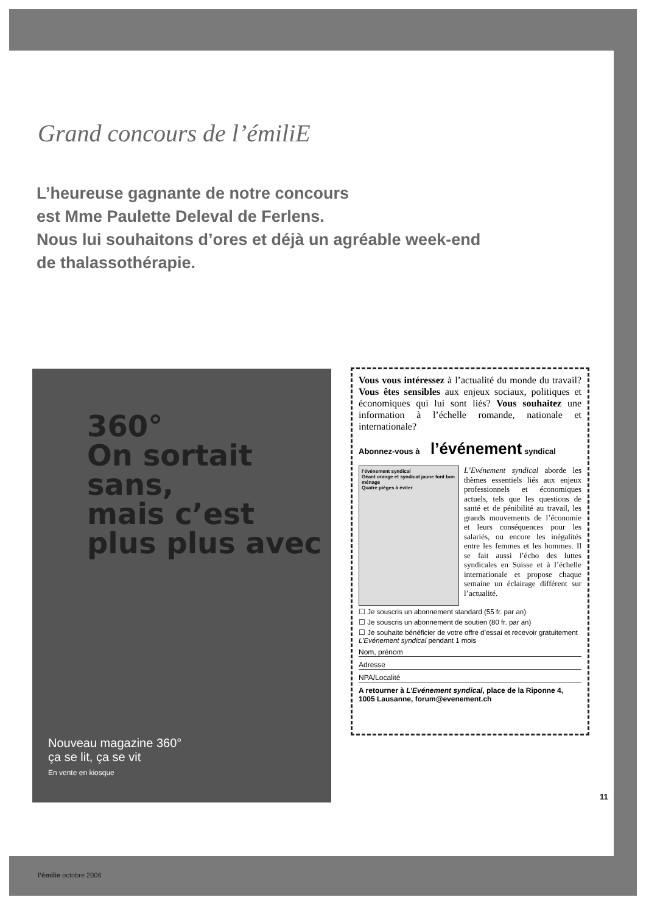Grand concours de l’émiliE
L’heureuse gagnante de notre concours
est Mme Paulette Deleval de Ferlens.
Nous lui souhaitons d’ores et déjà un agréable week-end
de thalassothérapie.
360°
On sortait sans,
mais c’est
plus plus avec
Nouveau magazine 360°
ça se lit, ça se vit
En vente en kiosque
Vous vous intéressez à l’actualité du monde du travail? Vous êtes sensibles aux enjeux sociaux, politiques et économiques qui lui sont liés? Vous souhaitez une information à l’échelle romande, nationale et internationale?
Abonnez-vous à l’événement syndical
l’événement syndical
Géant orange et syndicat jaune font bon ménage
Quatre pièges à éviter
L’Evénement syndical aborde les thèmes essentiels liés aux enjeux professionnels et économiques actuels, tels que les questions de santé et de pénibilité au travail, les grands mouvements de l’économie et leurs conséquences pour les salariés, ou encore les inégalités entre les femmes et les hommes. Il se fait aussi l’écho des luttes syndicales en Suisse et à l’échelle internationale et propose chaque semaine un éclairage différent sur l’actualité.
☐ Je souscris un abonnement standard (55 fr. par an)
☐ Je souscris un abonnement de soutien (80 fr. par an)
☐ Je souhaite bénéficier de votre offre d’essai et recevoir gratuitement L’Evénement syndical pendant 1 mois
Nom, prénom
Adresse
NPA/Localité
A retourner à L’Evénement syndical, place de la Riponne 4, 1005 Lausanne, forum@evenement.ch
11
l’émilie octobre 2006